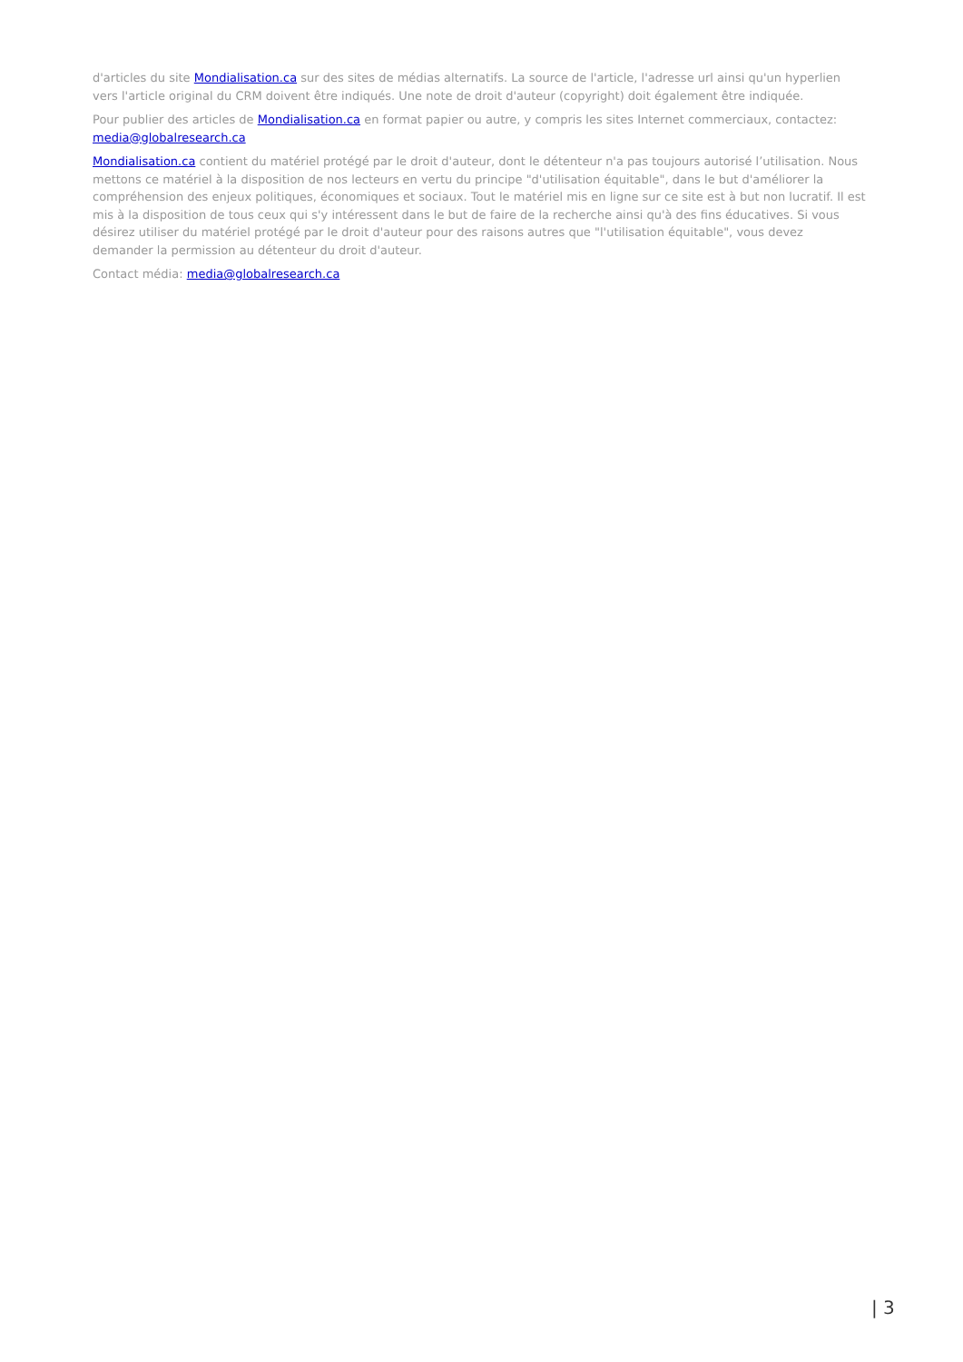d'articles du site Mondialisation.ca sur des sites de médias alternatifs. La source de l'article, l'adresse url ainsi qu'un hyperlien vers l'article original du CRM doivent être indiqués. Une note de droit d'auteur (copyright) doit également être indiquée.
Pour publier des articles de Mondialisation.ca en format papier ou autre, y compris les sites Internet commerciaux, contactez: media@globalresearch.ca
Mondialisation.ca contient du matériel protégé par le droit d'auteur, dont le détenteur n'a pas toujours autorisé l’utilisation. Nous mettons ce matériel à la disposition de nos lecteurs en vertu du principe "d'utilisation équitable", dans le but d'améliorer la compréhension des enjeux politiques, économiques et sociaux. Tout le matériel mis en ligne sur ce site est à but non lucratif. Il est mis à la disposition de tous ceux qui s'y intéressent dans le but de faire de la recherche ainsi qu'à des fins éducatives. Si vous désirez utiliser du matériel protégé par le droit d'auteur pour des raisons autres que "l'utilisation équitable", vous devez demander la permission au détenteur du droit d'auteur.
Contact média: media@globalresearch.ca
| 3